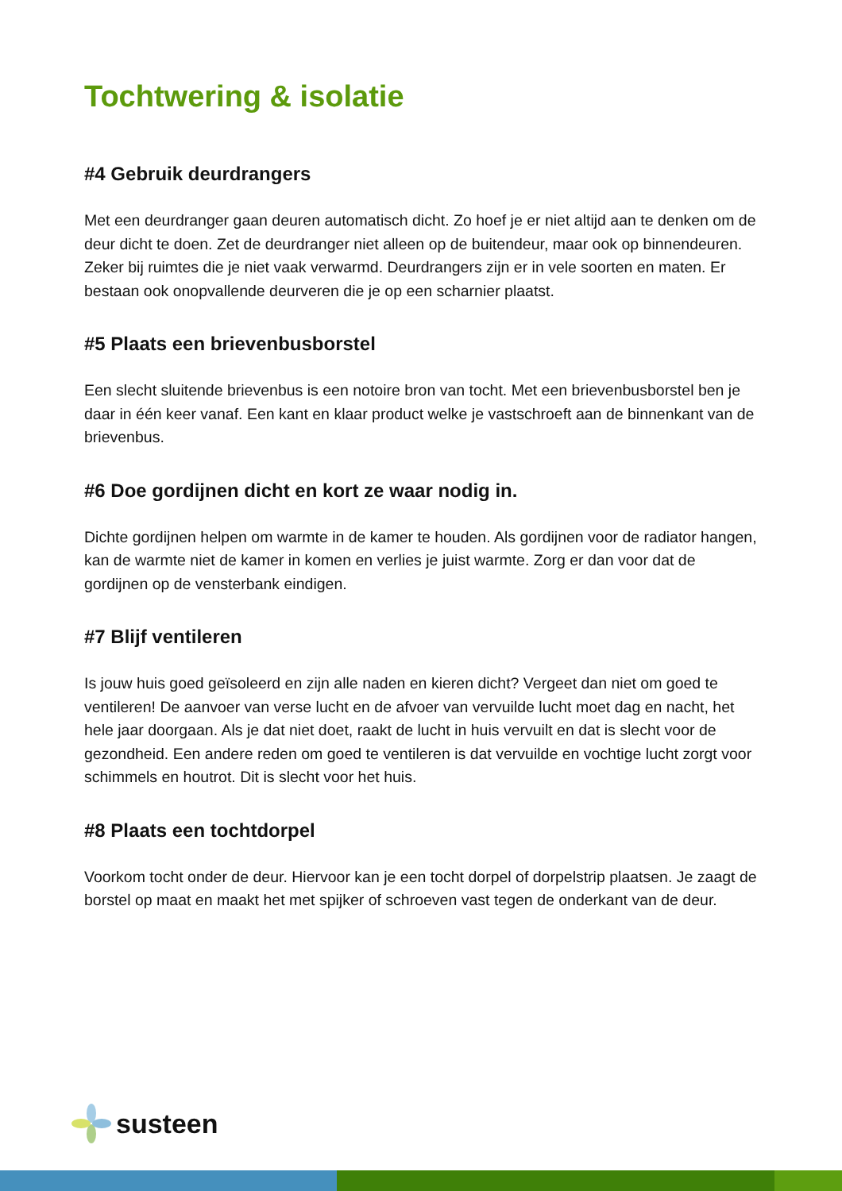Tochtwering & isolatie
#4 Gebruik deurdrangers
Met een deurdranger gaan deuren automatisch dicht. Zo hoef je er niet altijd aan te denken om de deur dicht te doen. Zet de deurdranger niet alleen op de buitendeur, maar ook op binnendeuren. Zeker bij ruimtes die je niet vaak verwarmd. Deurdrangers zijn er in vele soorten en maten. Er bestaan ook onopvallende deurveren die je op een scharnier plaatst.
#5 Plaats een brievenbusborstel
Een slecht sluitende brievenbus is een notoire bron van tocht. Met een brievenbusborstel ben je daar in één keer vanaf. Een kant en klaar product welke je vastschroeft aan de binnenkant van de brievenbus.
#6 Doe gordijnen dicht en kort ze waar nodig in.
Dichte gordijnen helpen om warmte in de kamer te houden. Als gordijnen voor de radiator hangen, kan de warmte niet de kamer in komen en verlies je juist warmte. Zorg er dan voor dat de gordijnen op de vensterbank eindigen.
#7 Blijf ventileren
Is jouw huis goed geïsoleerd en zijn alle naden en kieren dicht? Vergeet dan niet om goed te ventileren! De aanvoer van verse lucht en de afvoer van vervuilde lucht moet dag en nacht, het hele jaar doorgaan. Als je dat niet doet, raakt de lucht in huis vervuilt en dat is slecht voor de gezondheid. Een andere reden om goed te ventileren is dat vervuilde en vochtige lucht zorgt voor schimmels en houtrot. Dit is slecht voor het huis.
#8 Plaats een tochtdorpel
Voorkom tocht onder de deur. Hiervoor kan je een tocht dorpel of dorpelstrip plaatsen. Je zaagt de borstel op maat en maakt het met spijker of schroeven vast tegen de onderkant van de deur.
susteen